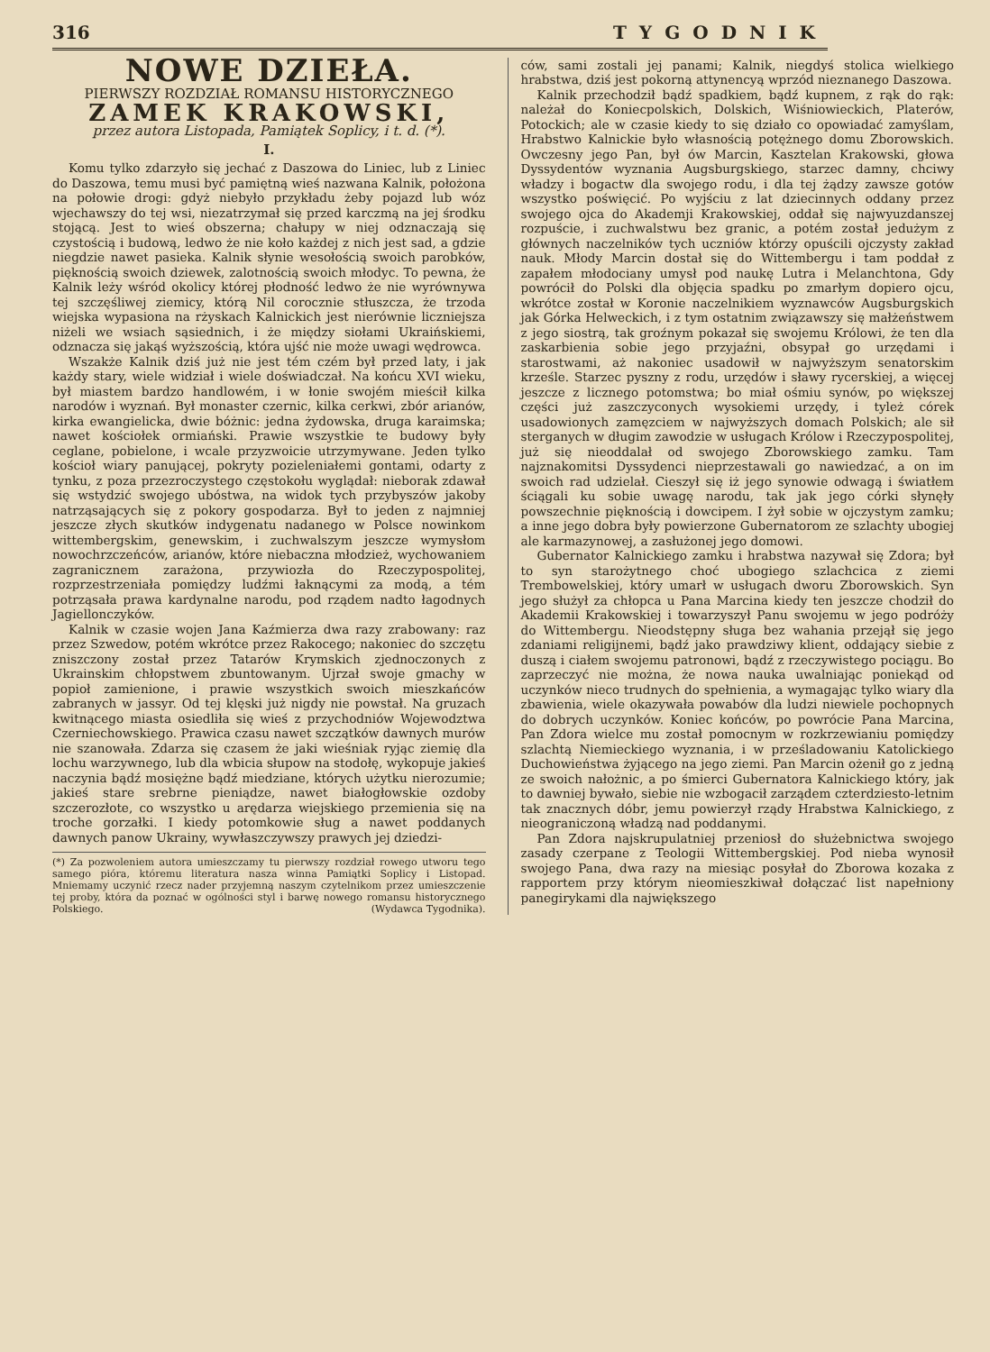316 TYGODNIK
NOWE DZIEŁA.
PIERWSZY ROZDZIAŁ ROMANSU HISTORYCZNEGO
ZAMEK KRAKOWSKI,
przez autora Listopada, Pamiątek Soplicy, i t. d. (*).
I.
Komu tylko zdarzyło się jechać z Daszowa do Liniec, lub z Liniec do Daszowa, temu musi być pamiętną wieś nazwana Kalnik, położona na połowie drogi: gdyż niebyło przykładu żeby pojazd lub wóz wjechawszy do tej wsi, niezatrzymał się przed karczmą na jej środku stojącą. Jest to wieś obszerna; chałupy w niej odznaczają się czystością i budową, ledwo że nie koło każdej z nich jest sad, a gdzie niegdzie nawet pasieka. Kalnik słynie wesołością swoich parobków, pięknością swoich dziewek, zalotnością swoich młodyc. To pewna, że Kalnik leży wśród okolicy której płodność ledwo że nie wyrównywa tej szczęśliwej ziemicy, którą Nil corocznie stłuszcza, że trzoda wiejska wypasiona na rżyskach Kalnickich jest nierównie liczniejsza niżeli we wsiach sąsiednich, i że między siołami Ukraińskiemi, odznacza się jakąś wyższością, która ujść nie może uwagi wędrowca.
Wszakże Kalnik dziś już nie jest tém czém był przed laty, i jak każdy stary, wiele widział i wiele doświadczał. Na końcu XVI wieku, był miastem bardzo handlowém, i w łonie swojém mieścił kilka narodów i wyznań. Był monaster czernic, kilka cerkwi, zbór arianów, kirka ewangielicka, dwie bóżnic: jedna żydowska, druga karaimska; nawet kościołek ormiański. Prawie wszystkie te budowy były ceglane, pobielone, i wcale przyzwoicie utrzymywane. Jeden tylko kościoł wiary panującej, pokryty pozieleniałemi gontami, odarty z tynku, z poza przezroczystego częstokołu wyglądał: nieborak zdawał się wstydzić swojego ubóstwa, na widok tych przybyszów jakoby natrząsających się z pokory gospodarza. Był to jeden z najmniej jeszcze złych skutków indygenatu nadanego w Polsce nowinkom wittembergskim, genewskim, i zuchwalszym jeszcze wymysłom nowochrzczeńców, arianów, które niebaczna młodzież, wychowaniem zagranicznem zarażona, przywiozła do Rzeczypospolitej, rozprzestrzeniała pomiędzy ludźmi łaknącymi za modą, a tém potrząsała prawa kardynalne narodu, pod rządem nadto łagodnych Jagiellonczyków.
Kalnik w czasie wojen Jana Kaźmierza dwa razy zrabowany: raz przez Szwedow, potém wkrótce przez Rakocego; nakoniec do szczętu zniszczony został przez Tatarów Krymskich zjednoczonych z Ukrainskim chłopstwem zbuntowanym. Ujrzał swoje gmachy w popioł zamienione, i prawie wszystkich swoich mieszkańców zabranych w jassyr. Od tej klęski już nigdy nie powstał. Na gruzach kwitnącego miasta osiedliła się wieś z przychodniów Wojewodztwa Czerniechowskiego. Prawica czasu nawet szczątków dawnych murów nie szanowała. Zdarza się czasem że jaki wieśniak ryjąc ziemię dla lochu warzywnego, lub dla wbicia słupow na stodołę, wykopuje jakieś naczynia bądź mosiężne bądź miedziane, których użytku nierozumie; jakieś stare srebrne pieniądze, nawet białogłowskie ozdoby szczerozłote, co wszystko u arędarza wiejskiego przemienia się na troche gorzałki. I kiedy potomkowie sług a nawet poddanych dawnych panow Ukrainy, wywłaszczywszy prawych jej dziedzi-
(*) Za pozwoleniem autora umieszczamy tu pierwszy rozdział rowego utworu tego samego pióra, któremu literatura nasza winna Pamiątki Soplicy i Listopad. Mniemamy uczynić rzecz nader przyjemną naszym czytelnikom przez umieszczenie tej proby, która da poznać w ogólności styl i barwę nowego romansu historycznego Polskiego. (Wydawca Tygodnika).
ców, sami zostali jej panami; Kalnik, niegdyś stolica wielkiego hrabstwa, dziś jest pokorną attynencyą wprzód nieznanego Daszowa.
Kalnik przechodził bądź spadkiem, bądź kupnem, z rąk do rąk: należał do Koniecpolskich, Dolskich, Wiśniowieckich, Platerów, Potockich; ale w czasie kiedy to się działo co opowiadać zamyślam, Hrabstwo Kalnickie było własnością potężnego domu Zborowskich. Owczesny jego Pan, był ów Marcin, Kasztelan Krakowski, głowa Dyssydentów wyznania Augsburgskiego, starzec damny, chciwy władzy i bogactw dla swojego rodu, i dla tej żądzy zawsze gotów wszystko poświęcić. Po wyjściu z lat dziecinnych oddany przez swojego ojca do Akademji Krakowskiej, oddał się najwyuzdanszej rozpuście, i zuchwalstwu bez granic, a potém został jedużym z głównych naczelników tych uczniów którzy opuścili ojczysty zakład nauk. Młody Marcin dostał się do Wittembergu i tam poddał z zapałem młodociany umysł pod naukę Lutra i Melanchtona, Gdy powrócił do Polski dla objęcia spadku po zmarłym dopiero ojcu, wkrótce został w Koronie naczelnikiem wyznawców Augsburgskich jak Górka Helweckich, i z tym ostatnim związawszy się małżeństwem z jego siostrą, tak groźnym pokazał się swojemu Królowi, że ten dla zaskarbienia sobie jego przyjaźni, obsypał go urzędami i starostwami, aż nakoniec usadowił w najwyższym senatorskim krześle. Starzec pyszny z rodu, urzędów i sławy rycerskiej, a więcej jeszcze z licznego potomstwa; bo miał ośmiu synów, po większej części już zaszczyconych wysokiemi urzędy, i tyleż córek usadowionych zamęzciem w najwyższych domach Polskich; ale sił sterganych w długim zawodzie w usługach Królow i Rzeczypospolitej, już się nieoddalał od swojego Zborowskiego zamku. Tam najznakomitsi Dyssydenci nieprzestawali go nawiedzać, a on im swoich rad udzielał. Cieszył się iż jego synowie odwagą i światłem ściągali ku sobie uwagę narodu, tak jak jego córki słynęły powszechnie pięknością i dowcipem. I żył sobie w ojczystym zamku; a inne jego dobra były powierzone Gubernatorom ze szlachty ubogiej ale karmazynowej, a zasłużonej jego domowi.
Gubernator Kalnickiego zamku i hrabstwa nazywał się Zdora; był to syn starożytnego choć ubogiego szlachcica z ziemi Trembowelskiej, który umarł w usługach dworu Zborowskich. Syn jego służył za chłopca u Pana Marcina kiedy ten jeszcze chodził do Akademii Krakowskiej i towarzyszył Panu swojemu w jego podróży do Wittembergu. Nieodstępny sługa bez wahania przejął się jego zdaniami religijnemi, bądź jako prawdziwy klient, oddający siebie z duszą i ciałem swojemu patronowi, bądź z rzeczywistego pociągu. Bo zaprzeczyć nie można, że nowa nauka uwalniając poniekąd od uczynków nieco trudnych do spełnienia, a wymagając tylko wiary dla zbawienia, wiele okazywała powabów dla ludzi niewiele pochopnych do dobrych uczynków. Koniec końców, po powrócie Pana Marcina, Pan Zdora wielce mu został pomocnym w rozkrzewianiu pomiędzy szlachtą Niemieckiego wyznania, i w prześladowaniu Katolickiego Duchowieństwa żyjącego na jego ziemi. Pan Marcin ożenił go z jedną ze swoich nałożnic, a po śmierci Gubernatora Kalnickiego który, jak to dawniej bywało, siebie nie wzbogacił zarządem czterdziesto-letnim tak znacznych dóbr, jemu powierzył rządy Hrabstwa Kalnickiego, z nieograniczoną władzą nad poddanymi.
Pan Zdora najskrupulatniej przeniosł do służebnictwa swojego zasady czerpane z Teologii Wittembergskiej. Pod nieba wynosił swojego Pana, dwa razy na miesiąc posyłał do Zborowa kozaka z rapportem przy którym nieomieszkiwał dołączać list napełniony panegirykami dla największego